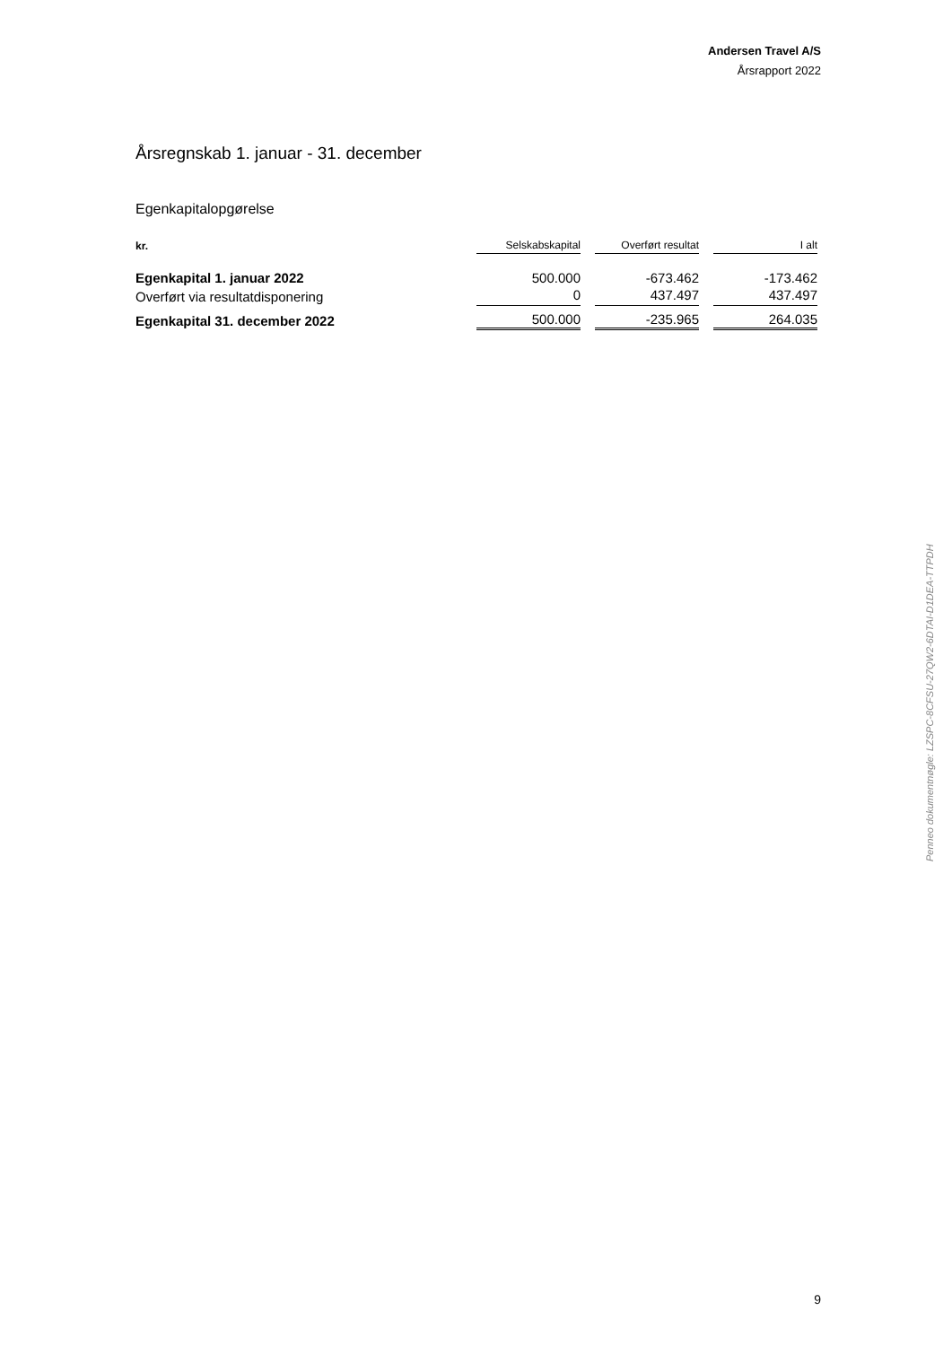Andersen Travel A/S
Årsrapport 2022
Årsregnskab 1. januar - 31. december
Egenkapitalopgørelse
| kr. | Selskabskapital | Overført resultat | I alt |
| --- | --- | --- | --- |
| Egenkapital 1. januar 2022 | 500.000 | -673.462 | -173.462 |
| Overført via resultatdisponering | 0 | 437.497 | 437.497 |
| Egenkapital 31. december 2022 | 500.000 | -235.965 | 264.035 |
Penneo dokumentnøgle: LZSPC-8CFSU-27QW2-6DTAI-D1DEA-TTPDH
9